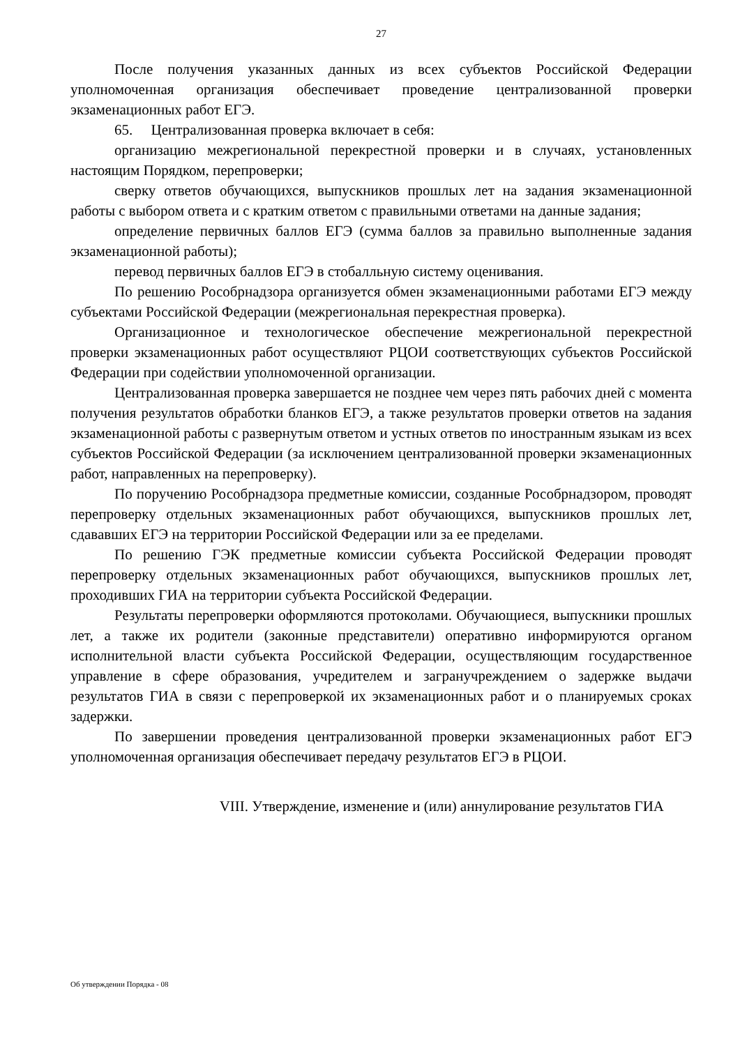27
После получения указанных данных из всех субъектов Российской Федерации уполномоченная организация обеспечивает проведение централизованной проверки экзаменационных работ ЕГЭ.
65. Централизованная проверка включает в себя:
организацию межрегиональной перекрестной проверки и в случаях, установленных настоящим Порядком, перепроверки;
сверку ответов обучающихся, выпускников прошлых лет на задания экзаменационной работы с выбором ответа и с кратким ответом с правильными ответами на данные задания;
определение первичных баллов ЕГЭ (сумма баллов за правильно выполненные задания экзаменационной работы);
перевод первичных баллов ЕГЭ в стобалльную систему оценивания.
По решению Рособрнадзора организуется обмен экзаменационными работами ЕГЭ между субъектами Российской Федерации (межрегиональная перекрестная проверка).
Организационное и технологическое обеспечение межрегиональной перекрестной проверки экзаменационных работ осуществляют РЦОИ соответствующих субъектов Российской Федерации при содействии уполномоченной организации.
Централизованная проверка завершается не позднее чем через пять рабочих дней с момента получения результатов обработки бланков ЕГЭ, а также результатов проверки ответов на задания экзаменационной работы с развернутым ответом и устных ответов по иностранным языкам из всех субъектов Российской Федерации (за исключением централизованной проверки экзаменационных работ, направленных на перепроверку).
По поручению Рособрнадзора предметные комиссии, созданные Рособрнадзором, проводят перепроверку отдельных экзаменационных работ обучающихся, выпускников прошлых лет, сдававших ЕГЭ на территории Российской Федерации или за ее пределами.
По решению ГЭК предметные комиссии субъекта Российской Федерации проводят перепроверку отдельных экзаменационных работ обучающихся, выпускников прошлых лет, проходивших ГИА на территории субъекта Российской Федерации.
Результаты перепроверки оформляются протоколами. Обучающиеся, выпускники прошлых лет, а также их родители (законные представители) оперативно информируются органом исполнительной власти субъекта Российской Федерации, осуществляющим государственное управление в сфере образования, учредителем и загранучреждением о задержке выдачи результатов ГИА в связи с перепроверкой их экзаменационных работ и о планируемых сроках задержки.
По завершении проведения централизованной проверки экзаменационных работ ЕГЭ уполномоченная организация обеспечивает передачу результатов ЕГЭ в РЦОИ.
VIII. Утверждение, изменение и (или) аннулирование результатов ГИА
Об утверждении Порядка - 08